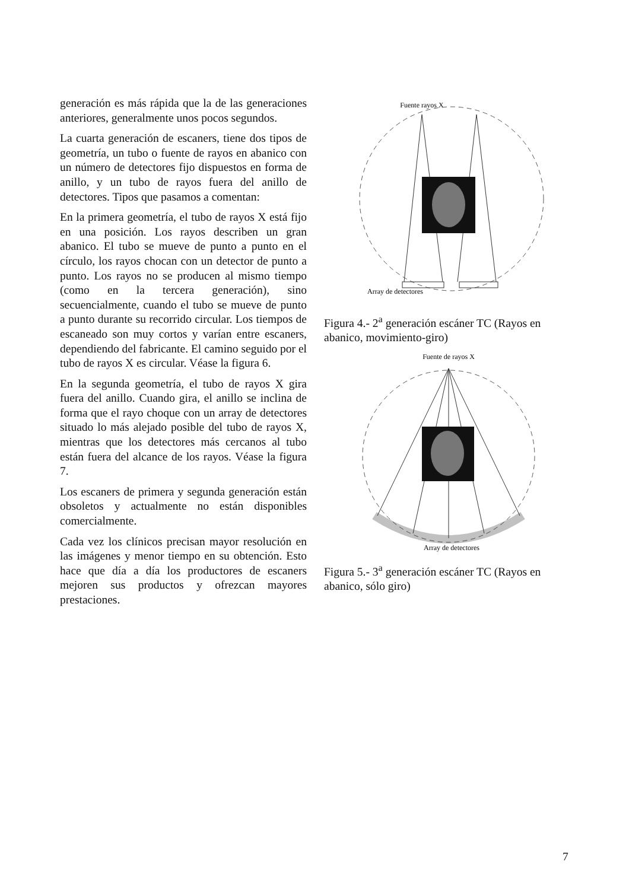generación es más rápida que la de las generaciones anteriores, generalmente unos pocos segundos.
La cuarta generación de escaners, tiene dos tipos de geometría, un tubo o fuente de rayos en abanico con un número de detectores fijo dispuestos en forma de anillo, y un tubo de rayos fuera del anillo de detectores. Tipos que pasamos a comentan:
En la primera geometría, el tubo de rayos X está fijo en una posición. Los rayos describen un gran abanico. El tubo se mueve de punto a punto en el círculo, los rayos chocan con un detector de punto a punto. Los rayos no se producen al mismo tiempo (como en la tercera generación), sino secuencialmente, cuando el tubo se mueve de punto a punto durante su recorrido circular. Los tiempos de escaneado son muy cortos y varían entre escaners, dependiendo del fabricante. El camino seguido por el tubo de rayos X es circular. Véase la figura 6.
En la segunda geometría, el tubo de rayos X gira fuera del anillo. Cuando gira, el anillo se inclina de forma que el rayo choque con un array de detectores situado lo más alejado posible del tubo de rayos X, mientras que los detectores más cercanos al tubo están fuera del alcance de los rayos. Véase la figura 7.
Los escaners de primera y segunda generación están obsoletos y actualmente no están disponibles comercialmente.
Cada vez los clínicos precisan mayor resolución en las imágenes y menor tiempo en su obtención. Esto hace que día a día los productores de escaners mejoren sus productos y ofrezcan mayores prestaciones.
Fuente rayos X
Array de detectores
Figura 4.- 2<sup>a</sup> generación escáner TC (Rayos en abanico, movimiento-giro)
Fuente de rayos X
Array de detectores
Figura 5.- 3<sup>a</sup> generación escáner TC (Rayos en abanico, sólo giro)
7